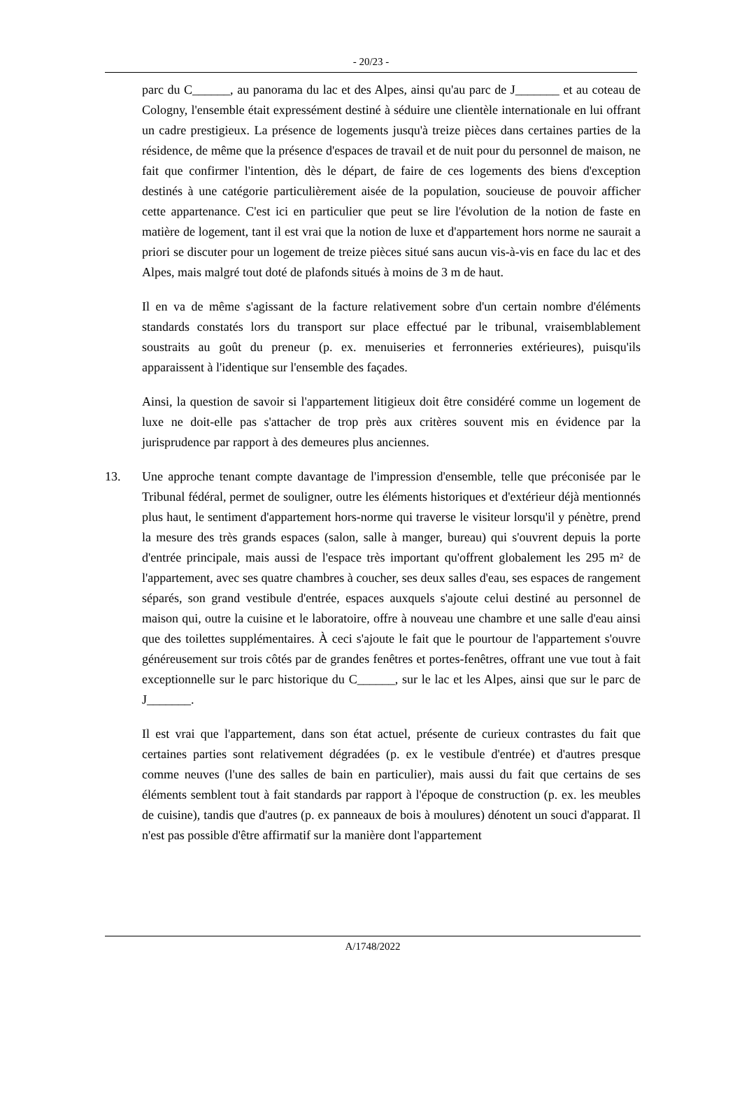- 20/23 -
parc du C______, au panorama du lac et des Alpes, ainsi qu'au parc de J_______ et au coteau de Cologny, l'ensemble était expressément destiné à séduire une clientèle internationale en lui offrant un cadre prestigieux. La présence de logements jusqu'à treize pièces dans certaines parties de la résidence, de même que la présence d'espaces de travail et de nuit pour du personnel de maison, ne fait que confirmer l'intention, dès le départ, de faire de ces logements des biens d'exception destinés à une catégorie particulièrement aisée de la population, soucieuse de pouvoir afficher cette appartenance. C'est ici en particulier que peut se lire l'évolution de la notion de faste en matière de logement, tant il est vrai que la notion de luxe et d'appartement hors norme ne saurait a priori se discuter pour un logement de treize pièces situé sans aucun vis-à-vis en face du lac et des Alpes, mais malgré tout doté de plafonds situés à moins de 3 m de haut.
Il en va de même s'agissant de la facture relativement sobre d'un certain nombre d'éléments standards constatés lors du transport sur place effectué par le tribunal, vraisemblablement soustraits au goût du preneur (p. ex. menuiseries et ferronneries extérieures), puisqu'ils apparaissent à l'identique sur l'ensemble des façades.
Ainsi, la question de savoir si l'appartement litigieux doit être considéré comme un logement de luxe ne doit-elle pas s'attacher de trop près aux critères souvent mis en évidence par la jurisprudence par rapport à des demeures plus anciennes.
13. Une approche tenant compte davantage de l'impression d'ensemble, telle que préconisée par le Tribunal fédéral, permet de souligner, outre les éléments historiques et d'extérieur déjà mentionnés plus haut, le sentiment d'appartement hors-norme qui traverse le visiteur lorsqu'il y pénètre, prend la mesure des très grands espaces (salon, salle à manger, bureau) qui s'ouvrent depuis la porte d'entrée principale, mais aussi de l'espace très important qu'offrent globalement les 295 m² de l'appartement, avec ses quatre chambres à coucher, ses deux salles d'eau, ses espaces de rangement séparés, son grand vestibule d'entrée, espaces auxquels s'ajoute celui destiné au personnel de maison qui, outre la cuisine et le laboratoire, offre à nouveau une chambre et une salle d'eau ainsi que des toilettes supplémentaires. À ceci s'ajoute le fait que le pourtour de l'appartement s'ouvre généreusement sur trois côtés par de grandes fenêtres et portes-fenêtres, offrant une vue tout à fait exceptionnelle sur le parc historique du C______, sur le lac et les Alpes, ainsi que sur le parc de J_______.
Il est vrai que l'appartement, dans son état actuel, présente de curieux contrastes du fait que certaines parties sont relativement dégradées (p. ex le vestibule d'entrée) et d'autres presque comme neuves (l'une des salles de bain en particulier), mais aussi du fait que certains de ses éléments semblent tout à fait standards par rapport à l'époque de construction (p. ex. les meubles de cuisine), tandis que d'autres (p. ex panneaux de bois à moulures) dénotent un souci d'apparat. Il n'est pas possible d'être affirmatif sur la manière dont l'appartement
A/1748/2022